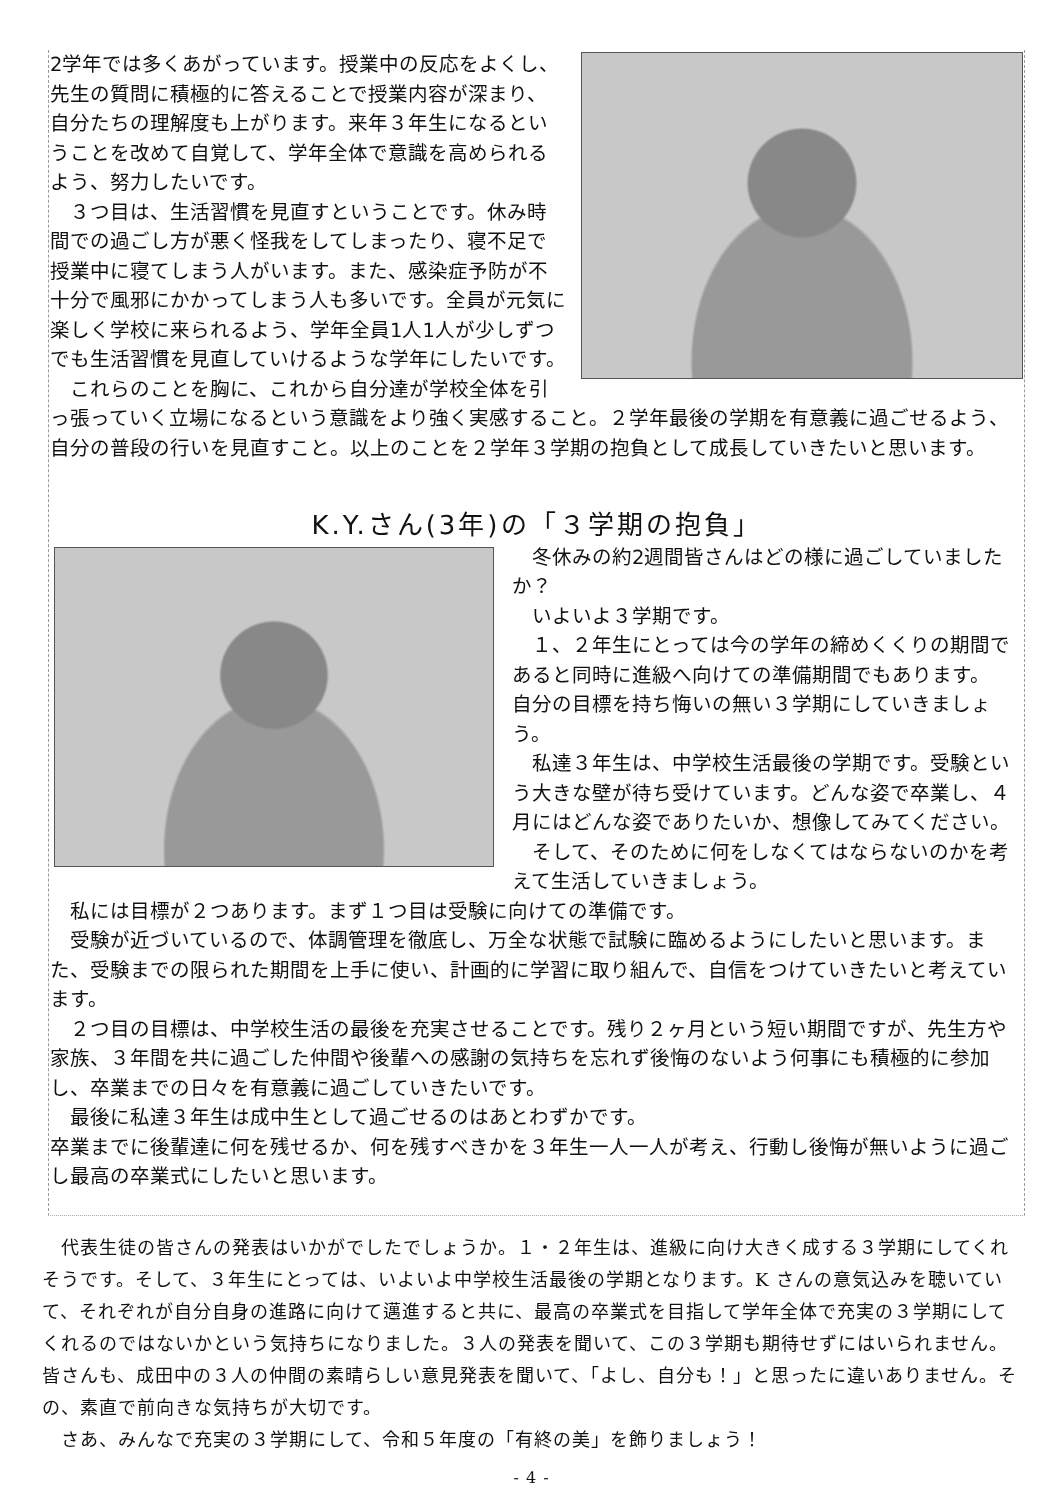2学年では多くあがっています。授業中の反応をよくし、先生の質問に積極的に答えることで授業内容が深まり、自分たちの理解度も上がります。来年３年生になるということを改めて自覚して、学年全体で意識を高められるよう、努力したいです。
　３つ目は、生活習慣を見直すということです。休み時間での過ごし方が悪く怪我をしてしまったり、寝不足で授業中に寝てしまう人がいます。また、感染症予防が不十分で風邪にかかってしまう人も多いです。全員が元気に楽しく学校に来られるよう、学年全員1人1人が少しずつでも生活習慣を見直していけるような学年にしたいです。
　これらのことを胸に、これから自分達が学校全体を引っ張っていく立場になるという意識をより強く実感すること。２学年最後の学期を有意義に過ごせるよう、自分の普段の行いを見直すこと。以上のことを２学年３学期の抱負として成長していきたいと思います。
K.Y.さん(3年)の「３学期の抱負」
　冬休みの約2週間皆さんはどの様に過ごしていましたか？
　いよいよ３学期です。
　１、２年生にとっては今の学年の締めくくりの期間であると同時に進級へ向けての準備期間でもあります。
自分の目標を持ち悔いの無い３学期にしていきましょう。
　私達３年生は、中学校生活最後の学期です。受験という大きな壁が待ち受けています。どんな姿で卒業し、４月にはどんな姿でありたいか、想像してみてください。
　そして、そのために何をしなくてはならないのかを考えて生活していきましょう。
　私には目標が２つあります。まず１つ目は受験に向けての準備です。
　受験が近づいているので、体調管理を徹底し、万全な状態で試験に臨めるようにしたいと思います。また、受験までの限られた期間を上手に使い、計画的に学習に取り組んで、自信をつけていきたいと考えています。
　２つ目の目標は、中学校生活の最後を充実させることです。残り２ヶ月という短い期間ですが、先生方や家族、３年間を共に過ごした仲間や後輩への感謝の気持ちを忘れず後悔のないよう何事にも積極的に参加し、卒業までの日々を有意義に過ごしていきたいです。
　最後に私達３年生は成中生として過ごせるのはあとわずかです。
卒業までに後輩達に何を残せるか、何を残すべきかを３年生一人一人が考え、行動し後悔が無いように過ごし最高の卒業式にしたいと思います。
　代表生徒の皆さんの発表はいかがでしたでしょうか。１・２年生は、進級に向け大きく成する３学期にしてくれそうです。そして、３年生にとっては、いよいよ中学校生活最後の学期となります。K さんの意気込みを聴いていて、それぞれが自分自身の進路に向けて邁進すると共に、最高の卒業式を目指して学年全体で充実の３学期にしてくれるのではないかという気持ちになりました。３人の発表を聞いて、この３学期も期待せずにはいられません。皆さんも、成田中の３人の仲間の素晴らしい意見発表を聞いて、「よし、自分も！」と思ったに違いありません。その、素直で前向きな気持ちが大切です。
　さあ、みんなで充実の３学期にして、令和５年度の「有終の美」を飾りましょう！
- 4 -